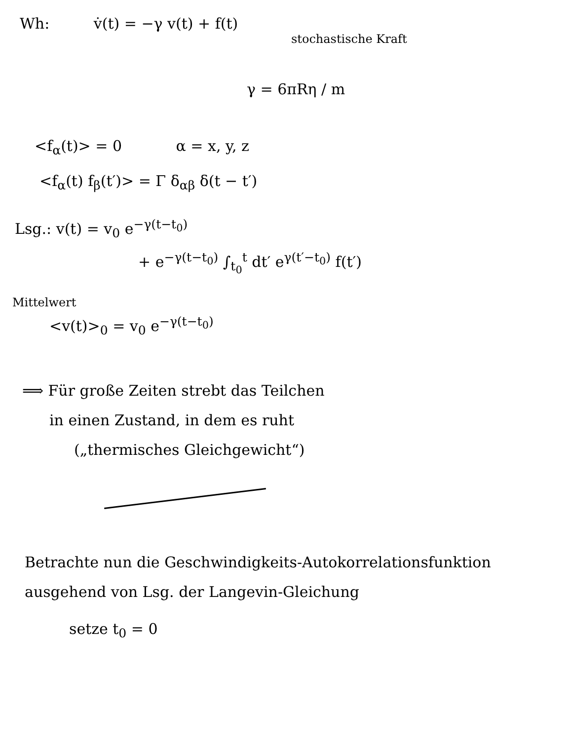Wh: v̇(t) = −γ v(t) + f(t)
stochastische Kraft
γ = 6πRη / m
<f<sub>α</sub>(t)> = 0 α = x, y, z
<f<sub>α</sub>(t) f<sub>β</sub>(t′)> = Γ δ<sub>αβ</sub> δ(t − t′)
Lsg.: v(t) = v<sub>0</sub> e<sup>−γ(t−t<sub>0</sub>)</sup>
+ e<sup>−γ(t−t<sub>0</sub>)</sup> ∫<sub>t<sub>0</sub></sub><sup>t</sup> dt′ e<sup>γ(t′−t<sub>0</sub>)</sup> f(t′)
Mittelwert
<v(t)><sub>0</sub> = v<sub>0</sub> e<sup>−γ(t−t<sub>0</sub>)</sup>
⟹ Für große Zeiten strebt das Teilchen
in einen Zustand, in dem es ruht
(„thermisches Gleichgewicht“)
Betrachte nun die Geschwindigkeits-Autokorrelationsfunktion
ausgehend von Lsg. der Langevin-Gleichung
setze t<sub>0</sub> = 0